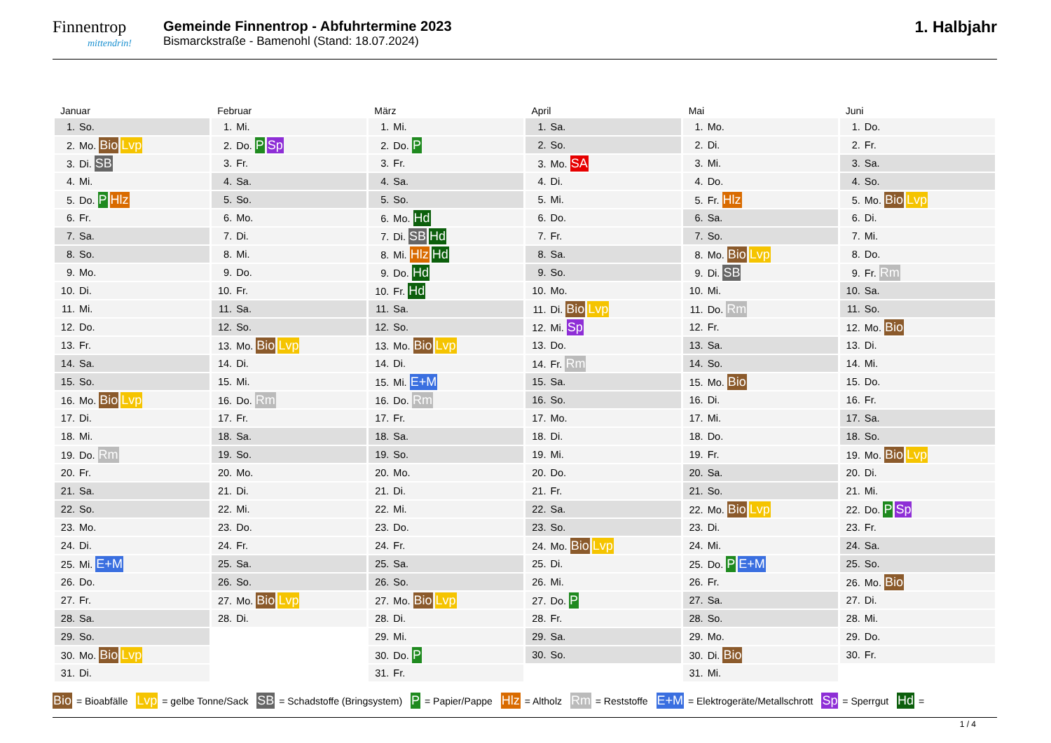Finnentrop
mittendrin!
Gemeinde Finnentrop - Abfuhrtermine 2023
Bismarckstraße - Bamenohl (Stand: 18.07.2024)
1. Halbjahr
| Januar | Februar | März | April | Mai | Juni |
| --- | --- | --- | --- | --- | --- |
| 1. So. | 1. Mi. | 1. Mi. | 1. Sa. | 1. Mo. | 1. Do. |
| 2. Mo. Bio Lvp | 2. Do. P Sp | 2. Do. P | 2. So. | 2. Di. | 2. Fr. |
| 3. Di. SB | 3. Fr. | 3. Fr. | 3. Mo. SA | 3. Mi. | 3. Sa. |
| 4. Mi. | 4. Sa. | 4. Sa. | 4. Di. | 4. Do. | 4. So. |
| 5. Do. P Hlz | 5. So. | 5. So. | 5. Mi. | 5. Fr. Hlz | 5. Mo. Bio Lvp |
| 6. Fr. | 6. Mo. | 6. Mo. Hd | 6. Do. | 6. Sa. | 6. Di. |
| 7. Sa. | 7. Di. | 7. Di. SB Hd | 7. Fr. | 7. So. | 7. Mi. |
| 8. So. | 8. Mi. | 8. Mi. Hlz Hd | 8. Sa. | 8. Mo. Bio Lvp | 8. Do. |
| 9. Mo. | 9. Do. | 9. Do. Hd | 9. So. | 9. Di. SB | 9. Fr. Rm |
| 10. Di. | 10. Fr. | 10. Fr. Hd | 10. Mo. | 10. Mi. | 10. Sa. |
| 11. Mi. | 11. Sa. | 11. Sa. | 11. Di. Bio Lvp | 11. Do. Rm | 11. So. |
| 12. Do. | 12. So. | 12. So. | 12. Mi. Sp | 12. Fr. | 12. Mo. Bio |
| 13. Fr. | 13. Mo. Bio Lvp | 13. Mo. Bio Lvp | 13. Do. | 13. Sa. | 13. Di. |
| 14. Sa. | 14. Di. | 14. Di. | 14. Fr. Rm | 14. So. | 14. Mi. |
| 15. So. | 15. Mi. | 15. Mi. E+M | 15. Sa. | 15. Mo. Bio | 15. Do. |
| 16. Mo. Bio Lvp | 16. Do. Rm | 16. Do. Rm | 16. So. | 16. Di. | 16. Fr. |
| 17. Di. | 17. Fr. | 17. Fr. | 17. Mo. | 17. Mi. | 17. Sa. |
| 18. Mi. | 18. Sa. | 18. Sa. | 18. Di. | 18. Do. | 18. So. |
| 19. Do. Rm | 19. So. | 19. So. | 19. Mi. | 19. Fr. | 19. Mo. Bio Lvp |
| 20. Fr. | 20. Mo. | 20. Mo. | 20. Do. | 20. Sa. | 20. Di. |
| 21. Sa. | 21. Di. | 21. Di. | 21. Fr. | 21. So. | 21. Mi. |
| 22. So. | 22. Mi. | 22. Mi. | 22. Sa. | 22. Mo. Bio Lvp | 22. Do. P Sp |
| 23. Mo. | 23. Do. | 23. Do. | 23. So. | 23. Di. | 23. Fr. |
| 24. Di. | 24. Fr. | 24. Fr. | 24. Mo. Bio Lvp | 24. Mi. | 24. Sa. |
| 25. Mi. E+M | 25. Sa. | 25. Sa. | 25. Di. | 25. Do. P E+M | 25. So. |
| 26. Do. | 26. So. | 26. So. | 26. Mi. | 26. Fr. | 26. Mo. Bio |
| 27. Fr. | 27. Mo. Bio Lvp | 27. Mo. Bio Lvp | 27. Do. P | 27. Sa. | 27. Di. |
| 28. Sa. | 28. Di. | 28. Di. | 28. Fr. | 28. So. | 28. Mi. |
| 29. So. | | 29. Mi. | 29. Sa. | 29. Mo. | 29. Do. |
| 30. Mo. Bio Lvp | | 30. Do. P | 30. So. | 30. Di. Bio | 30. Fr. |
| 31. Di. | | 31. Fr. | | 31. Mi. | |
Bio = Bioabfälle Lvp = gelbe Tonne/Sack SB = Schadstoffe (Bringsystem) P = Papier/Pappe Hlz = Altholz Rm = Reststoffe E+M = Elektrogeräte/Metallschrott Sp = Sperrgut Hd =
1 / 4